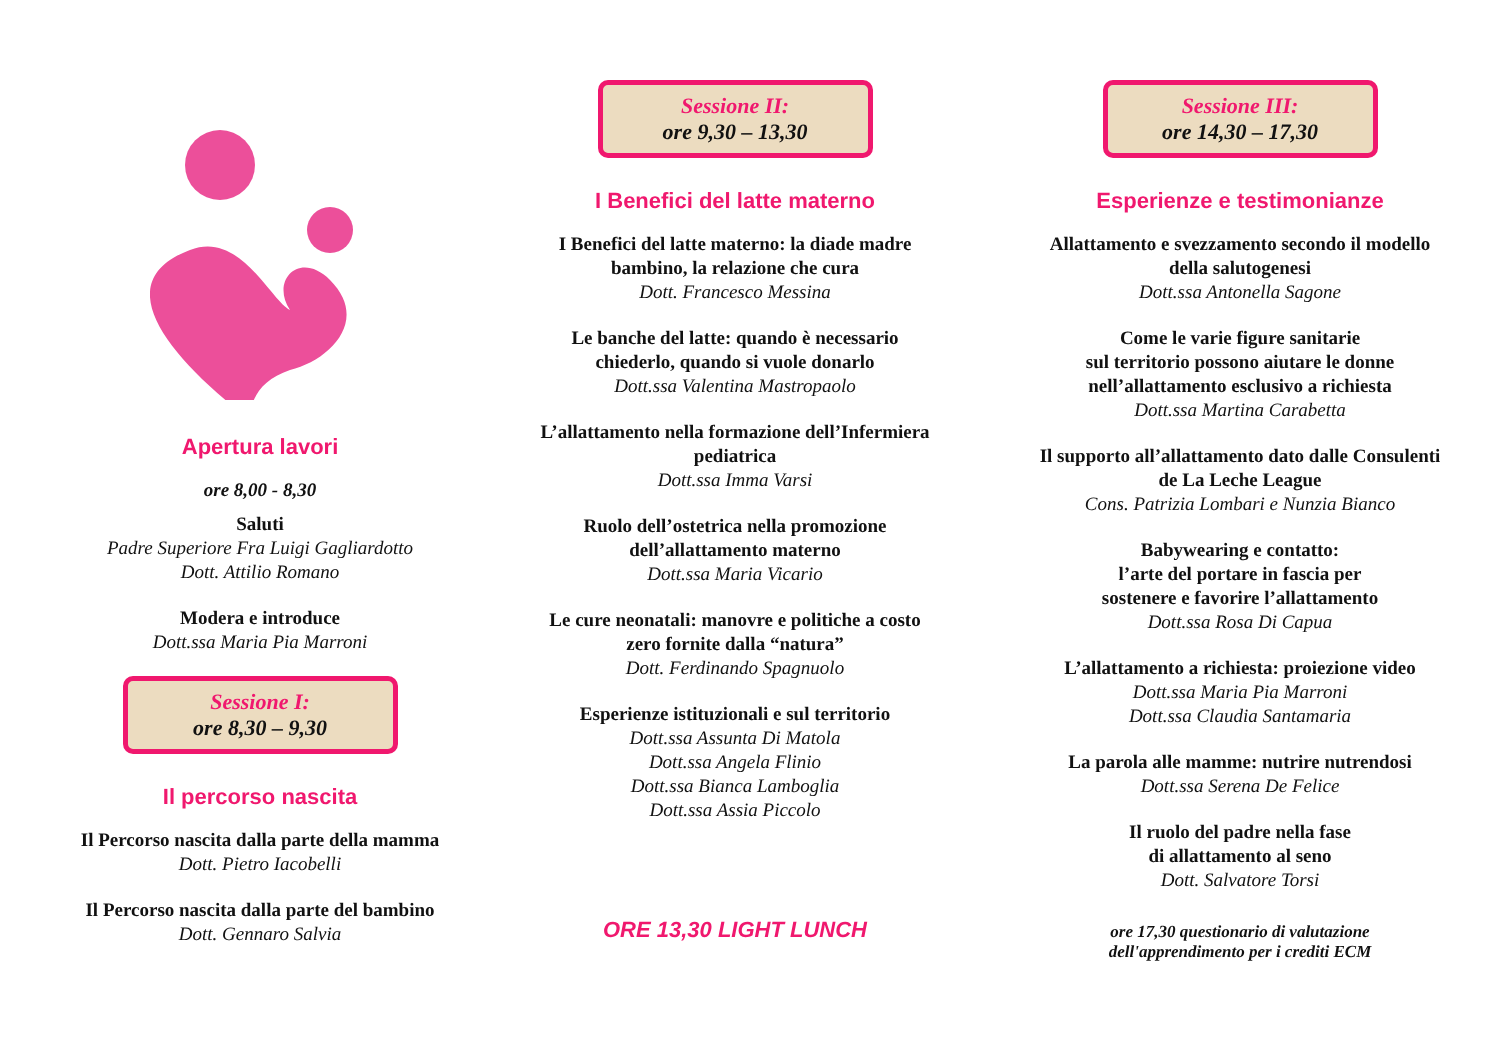Apertura lavori
ore 8,00 - 8,30
Saluti
Padre Superiore Fra Luigi Gagliardotto
Dott. Attilio Romano
Modera e introduce
Dott.ssa Maria Pia Marroni
Sessione I:
ore 8,30 – 9,30
Il percorso nascita
Il Percorso nascita dalla parte della mamma
Dott. Pietro Iacobelli
Il Percorso nascita dalla parte del bambino
Dott. Gennaro Salvia
Sessione II:
ore 9,30 – 13,30
I Benefici del latte materno
I Benefici del latte materno: la diade madre
bambino, la relazione che cura
Dott. Francesco Messina
Le banche del latte: quando è necessario
chiederlo, quando si vuole donarlo
Dott.ssa Valentina Mastropaolo
L’allattamento nella formazione dell’Infermiera
pediatrica
Dott.ssa Imma Varsi
Ruolo dell’ostetrica nella promozione
dell’allattamento materno
Dott.ssa Maria Vicario
Le cure neonatali: manovre e politiche a costo
zero fornite dalla “natura”
Dott. Ferdinando Spagnuolo
Esperienze istituzionali e sul territorio
Dott.ssa Assunta Di Matola
Dott.ssa Angela Flinio
Dott.ssa Bianca Lamboglia
Dott.ssa Assia Piccolo
ORE 13,30 LIGHT LUNCH
Sessione III:
ore 14,30 – 17,30
Esperienze e testimonianze
Allattamento e svezzamento secondo il modello
della salutogenesi
Dott.ssa Antonella Sagone
Come le varie figure sanitarie
sul territorio possono aiutare le donne
nell’allattamento esclusivo a richiesta
Dott.ssa Martina Carabetta
Il supporto all’allattamento dato dalle Consulenti
de La Leche League
Cons. Patrizia Lombari e Nunzia Bianco
Babywearing e contatto:
l’arte del portare in fascia per
sostenere e favorire l’allattamento
Dott.ssa Rosa Di Capua
L’allattamento a richiesta: proiezione video
Dott.ssa Maria Pia Marroni
Dott.ssa Claudia Santamaria
La parola alle mamme: nutrire nutrendosi
Dott.ssa Serena De Felice
Il ruolo del padre nella fase
di allattamento al seno
Dott. Salvatore Torsi
ore 17,30 questionario di valutazione
dell'apprendimento per i crediti ECM